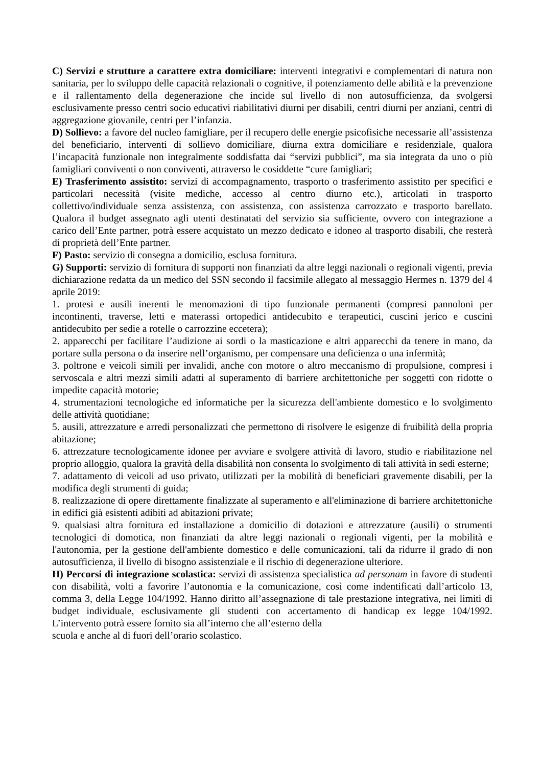C) Servizi e strutture a carattere extra domiciliare: interventi integrativi e complementari di natura non sanitaria, per lo sviluppo delle capacità relazionali o cognitive, il potenziamento delle abilità e la prevenzione e il rallentamento della degenerazione che incide sul livello di non autosufficienza, da svolgersi esclusivamente presso centri socio educativi riabilitativi diurni per disabili, centri diurni per anziani, centri di aggregazione giovanile, centri per l’infanzia.
D) Sollievo: a favore del nucleo famigliare, per il recupero delle energie psicofisiche necessarie all’assistenza del beneficiario, interventi di sollievo domiciliare, diurna extra domiciliare e residenziale, qualora l’incapacità funzionale non integralmente soddisfatta dai “servizi pubblici”, ma sia integrata da uno o più famigliari conviventi o non conviventi, attraverso le cosiddette “cure famigliari;
E) Trasferimento assistito: servizi di accompagnamento, trasporto o trasferimento assistito per specifici e particolari necessità (visite mediche, accesso al centro diurno etc.), articolati in trasporto collettivo/individuale senza assistenza, con assistenza, con assistenza carrozzato e trasporto barellato. Qualora il budget assegnato agli utenti destinatati del servizio sia sufficiente, ovvero con integrazione a carico dell’Ente partner, potrà essere acquistato un mezzo dedicato e idoneo al trasporto disabili, che resterà di proprietà dell’Ente partner.
F) Pasto: servizio di consegna a domicilio, esclusa fornitura.
G) Supporti: servizio di fornitura di supporti non finanziati da altre leggi nazionali o regionali vigenti, previa dichiarazione redatta da un medico del SSN secondo il facsimile allegato al messaggio Hermes n. 1379 del 4 aprile 2019:
1. protesi e ausili inerenti le menomazioni di tipo funzionale permanenti (compresi pannoloni per incontinenti, traverse, letti e materassi ortopedici antidecubito e terapeutici, cuscini jerico e cuscini antidecubito per sedie a rotelle o carrozzine eccetera);
2. apparecchi per facilitare l’audizione ai sordi o la masticazione e altri apparecchi da tenere in mano, da portare sulla persona o da inserire nell’organismo, per compensare una deficienza o una infermità;
3. poltrone e veicoli simili per invalidi, anche con motore o altro meccanismo di propulsione, compresi i servoscala e altri mezzi simili adatti al superamento di barriere architettoniche per soggetti con ridotte o impedite capacità motorie;
4. strumentazioni tecnologiche ed informatiche per la sicurezza dell'ambiente domestico e lo svolgimento delle attività quotidiane;
5. ausili, attrezzature e arredi personalizzati che permettono di risolvere le esigenze di fruibilità della propria abitazione;
6. attrezzature tecnologicamente idonee per avviare e svolgere attività di lavoro, studio e riabilitazione nel proprio alloggio, qualora la gravità della disabilità non consenta lo svolgimento di tali attività in sedi esterne;
7. adattamento di veicoli ad uso privato, utilizzati per la mobilità di beneficiari gravemente disabili, per la modifica degli strumenti di guida;
8. realizzazione di opere direttamente finalizzate al superamento e all'eliminazione di barriere architettoniche in edifici già esistenti adibiti ad abitazioni private;
9. qualsiasi altra fornitura ed installazione a domicilio di dotazioni e attrezzature (ausili) o strumenti tecnologici di domotica, non finanziati da altre leggi nazionali o regionali vigenti, per la mobilità e l'autonomia, per la gestione dell'ambiente domestico e delle comunicazioni, tali da ridurre il grado di non autosufficienza, il livello di bisogno assistenziale e il rischio di degenerazione ulteriore.
H) Percorsi di integrazione scolastica: servizi di assistenza specialistica ad personam in favore di studenti con disabilità, volti a favorire l’autonomia e la comunicazione, così come indentificati dall’articolo 13, comma 3, della Legge 104/1992. Hanno diritto all’assegnazione di tale prestazione integrativa, nei limiti di budget individuale, esclusivamente gli studenti con accertamento di handicap ex legge 104/1992. L’intervento potrà essere fornito sia all’interno che all’esterno della
scuola e anche al di fuori dell’orario scolastico.